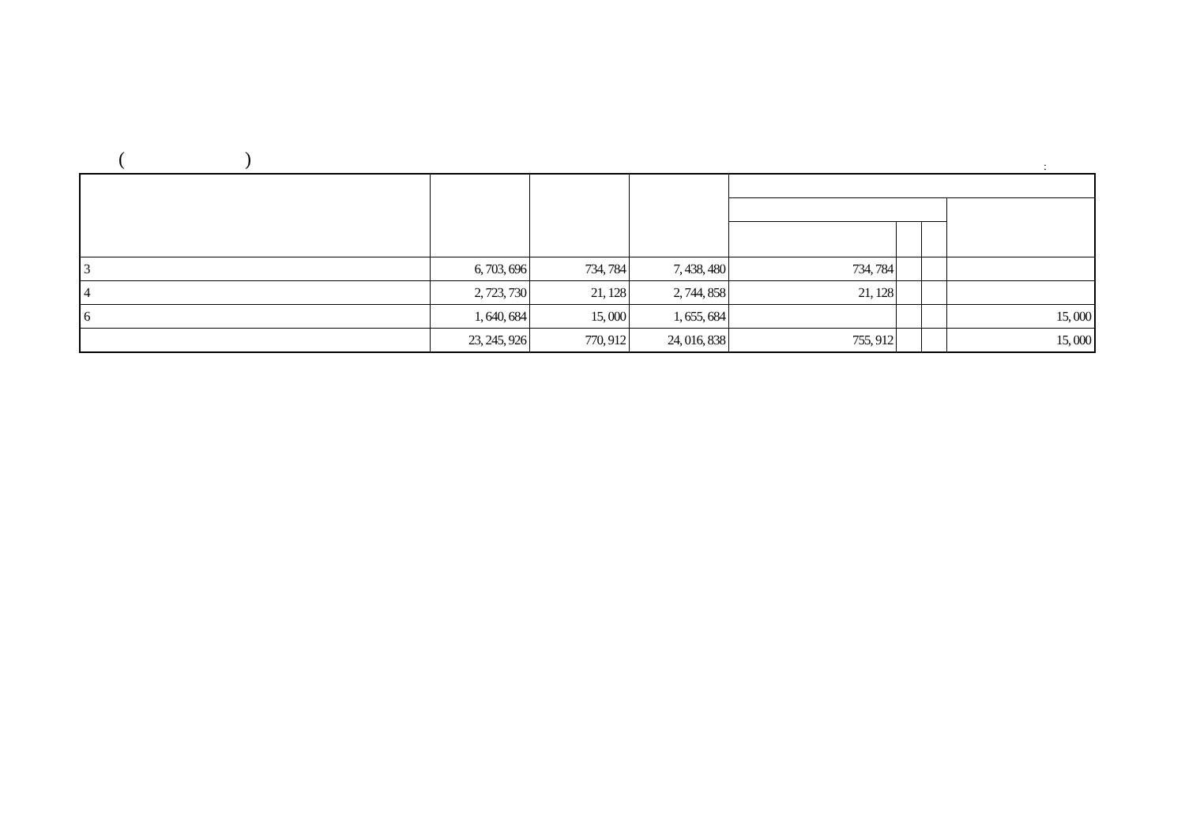( )
:
| 3 | 6, 703, 696 | 734, 784 | 7, 438, 480 | 734, 784 | | | |
| 4 | 2, 723, 730 | 21, 128 | 2, 744, 858 | 21, 128 | | | |
| 6 | 1, 640, 684 | 15, 000 | 1, 655, 684 | | | | 15, 000 |
| | 23, 245, 926 | 770, 912 | 24, 016, 838 | 755, 912 | | | 15, 000 |